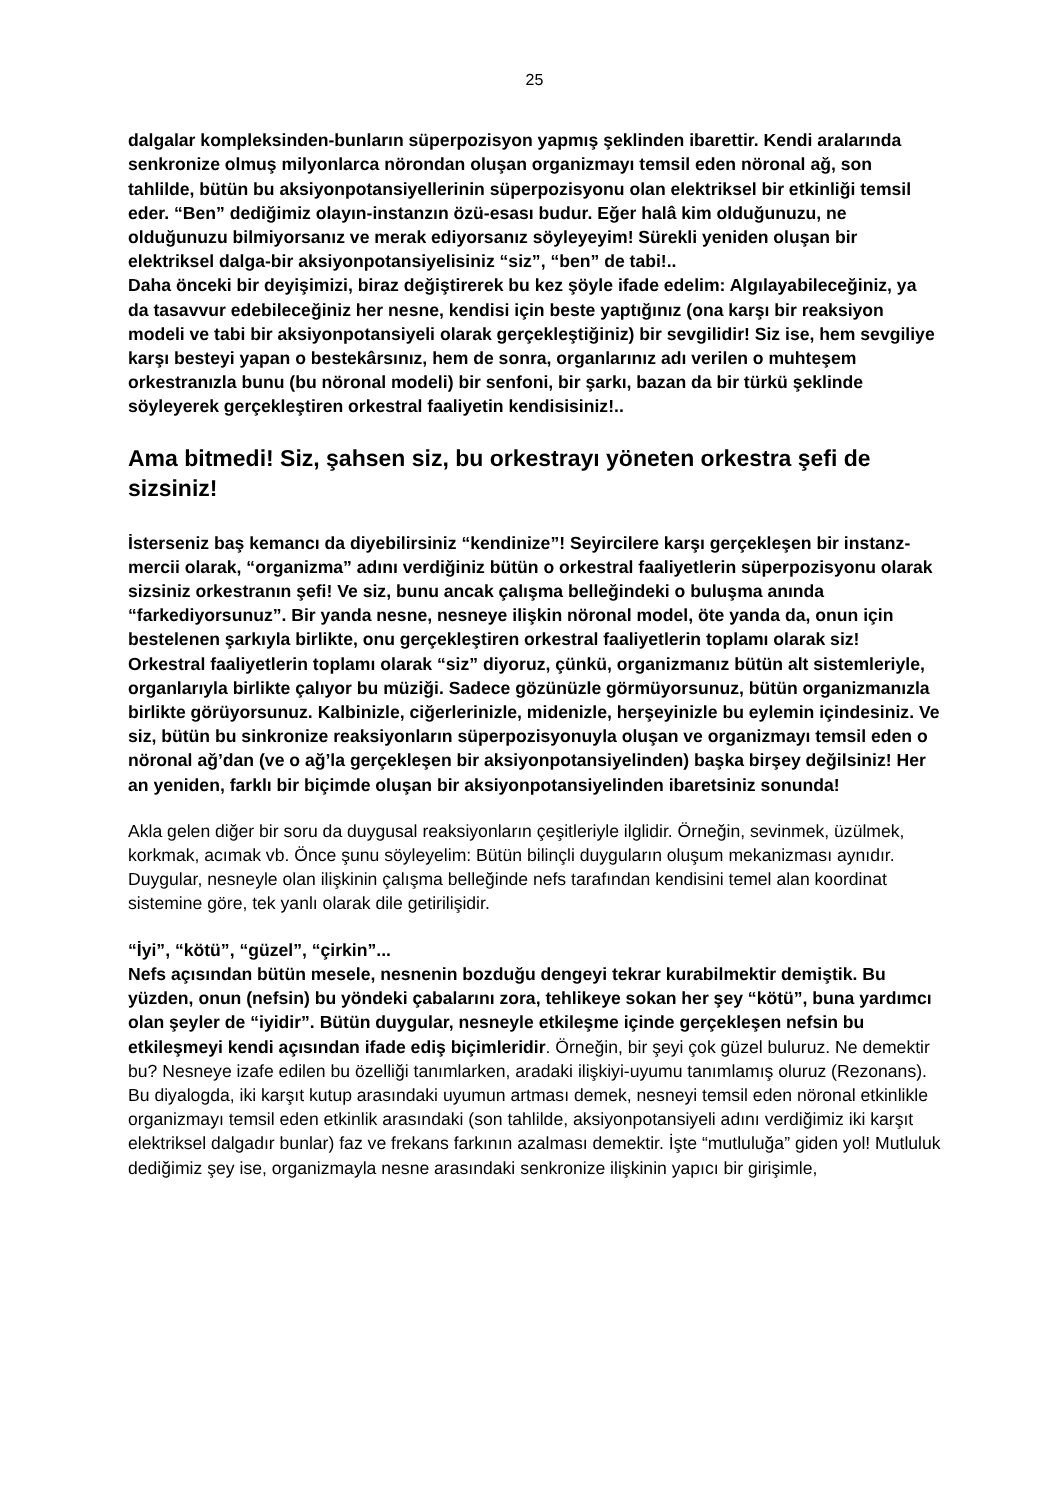25
dalgalar kompleksinden-bunların süperpozisyon yapmış şeklinden ibarettir. Kendi aralarında senkronize olmuş milyonlarca nörondan oluşan organizmayı temsil eden nöronal ağ, son tahlilde, bütün bu aksiyonpotansiyellerinin süperpozisyonu olan elektriksel bir etkinliği temsil eder. “Ben” dediğimiz olayın-instanzın özü-esası budur. Eğer halâ kim olduğunuzu, ne olduğunuzu bilmiyorsanız ve merak ediyorsanız söyleyeyim! Sürekli yeniden oluşan bir elektriksel dalga-bir aksiyonpotansiyelisiniz “siz”, “ben” de tabi!..
Daha önceki bir deyişimizi, biraz değiştirerek bu kez şöyle ifade edelim: Algılayabileceğiniz, ya da tasavvur edebileceğiniz her nesne, kendisi için beste yaptığınız (ona karşı bir reaksiyon modeli ve tabi bir aksiyonpotansiyeli olarak gerçekleştiğiniz) bir sevgilidir! Siz ise, hem sevgiliye karşı besteyi yapan o bestekârsınız, hem de sonra, organlarınız adı verilen o muhteşem orkestranızla bunu (bu nöronal modeli) bir senfoni, bir şarkı, bazan da bir türkü şeklinde söyleyerek gerçekleştiren orkestral faaliyetin kendisisiniz!..
Ama bitmedi! Siz, şahsen siz, bu orkestrayı yöneten orkestra şefi de sizsiniz!
İsterseniz baş kemancı da diyebilirsiniz “kendinize”! Seyircilere karşı gerçekleşen bir instanz-mercii olarak, “organizma” adını verdiğiniz bütün o orkestral faaliyetlerin süperpozisyonu olarak sizsiniz orkestranın şefi! Ve siz, bunu ancak çalışma belleğindeki o buluşma anında “farkediyorsunuz”. Bir yanda nesne, nesneye ilişkin nöronal model, öte yanda da, onun için bestelenen şarkıyla birlikte, onu gerçekleştiren orkestral faaliyetlerin toplamı olarak siz! Orkestral faaliyetlerin toplamı olarak “siz” diyoruz, çünkü, organizmanız bütün alt sistemleriyle, organlarıyla birlikte çalıyor bu müziği. Sadece gözünüzle görmüyorsunuz, bütün organizmanızla birlikte görüyorsunuz. Kalbinizle, ciğerlerinizle, midenizle, herşeyinizle bu eylemin içindesiniz. Ve siz, bütün bu sinkronize reaksiyonların süperpozisyonuyla oluşan ve organizmayı temsil eden o nöronal ağ’dan (ve o ağ’la gerçekleşen bir aksiyonpotansiyelinden) başka birşey değilsiniz! Her an yeniden, farklı bir biçimde oluşan bir aksiyonpotansiyelinden ibaretsiniz sonunda!
Akla gelen diğer bir soru da duygusal reaksiyonların çeşitleriyle ilglidir. Örneğin, sevinmek, üzülmek, korkmak, acımak vb. Önce şunu söyleyelim: Bütün bilinçli duyguların oluşum mekanizması aynıdır. Duygular, nesneyle olan ilişkinin çalışma belleğinde nefs tarafından kendisini temel alan koordinat sistemine göre, tek yanlı olarak dile getirilişidir.
“İyi”, “kötü”, “güzel”, “çirkin”...
Nefs açısından bütün mesele, nesnenin bozduğu dengeyi tekrar kurabilmektir demiştik. Bu yüzden, onun (nefsin) bu yöndeki çabalarını zora, tehlikeye sokan her şey “kötü”, buna yardımcı olan şeyler de “iyidir”. Bütün duygular, nesneyle etkileşme içinde gerçekleşen nefsin bu etkileşmeyi kendi açısından ifade ediş biçimleridir. Örneğin, bir şeyi çok güzel buluruz. Ne demektir bu? Nesneye izafe edilen bu özelliği tanımlarken, aradaki ilişkiyi-uyumu tanımlamış oluruz (Rezonans). Bu diyalogda, iki karşıt kutup arasındaki uyumun artması demek, nesneyi temsil eden nöronal etkinlikle organizmayı temsil eden etkinlik arasındaki (son tahlilde, aksiyonpotansiyeli adını verdiğimiz iki karşıt elektriksel dalgadır bunlar) faz ve frekans farkının azalması demektir. İşte “mutluluğa” giden yol! Mutluluk dediğimiz şey ise, organizmayla nesne arasındaki senkronize ilişkinin yapıcı bir girişimle,